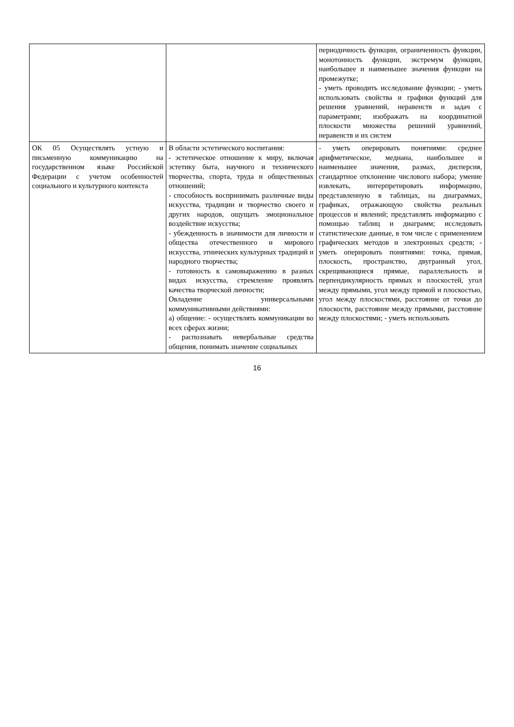| | | периодичность функции, ограниченность функции, монотонность функции, экстремум функции, наибольшее и наименьшее значения функции на промежутке; - уметь проводить исследование функции; - уметь использовать свойства и графики функций для решения уравнений, неравенств и задач с параметрами; изображать на координатной плоскости множества решений уравнений, неравенств и их систем |
| ОК 05 Осуществлять устную и письменную коммуникацию на государственном языке Российской Федерации с учетом особенностей социального и культурного контекста | В области эстетического воспитания: - эстетическое отношение к миру, включая эстетику быта, научного и технического творчества, спорта, труда и общественных отношений; - способность воспринимать различные виды искусства, традиции и творчество своего и других народов, ощущать эмоциональное воздействие искусства; - убежденность в значимости для личности и общества отечественного и мирового искусства, этнических культурных традиций и народного творчества; - готовность к самовыражению в разных видах искусства, стремление проявлять качества творческой личности; Овладение универсальными коммуникативными действиями: а) общение: - осуществлять коммуникации во всех сферах жизни; - распознавать невербальные средства общения, понимать значение социальных | - уметь оперировать понятиями: среднее арифметическое, медиана, наибольшее и наименьшее значения, размах, дисперсия, стандартное отклонение числового набора; умение извлекать, интерпретировать информацию, представленную в таблицах, на диаграммах, графиках, отражающую свойства реальных процессов и явлений; представлять информацию с помощью таблиц и диаграмм; исследовать статистические данные, в том числе с применением графических методов и электронных средств; - уметь оперировать понятиями: точка, прямая, плоскость, пространство, двугранный угол, скрещивающиеся прямые, параллельность и перпендикулярность прямых и плоскостей, угол между прямыми, угол между прямой и плоскостью, угол между плоскостями, расстояние от точки до плоскости, расстояние между прямыми, расстояние между плоскостями; - уметь использовать |
16